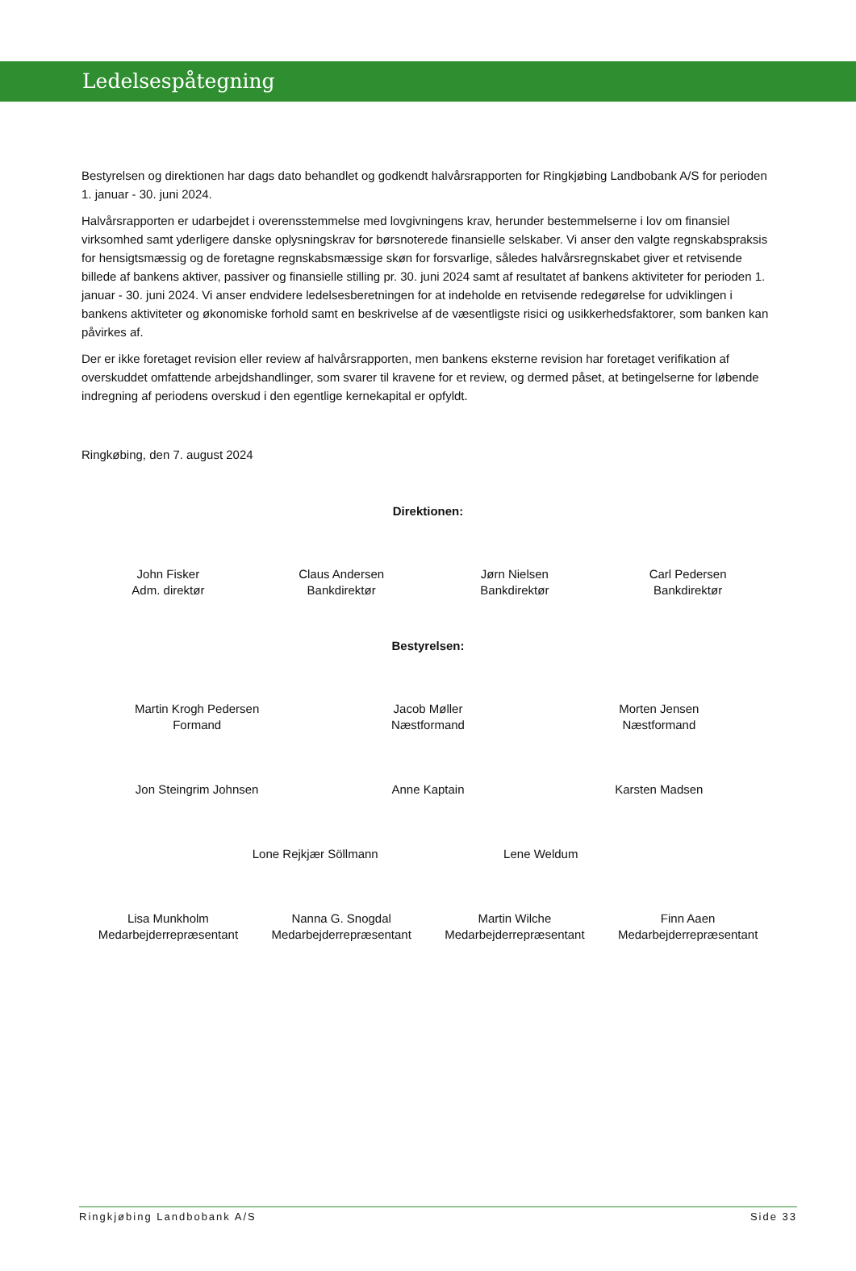Ledelsespåtegning
Bestyrelsen og direktionen har dags dato behandlet og godkendt halvårsrapporten for Ringkjøbing Landbobank A/S for perioden 1. januar - 30. juni 2024.
Halvårsrapporten er udarbejdet i overensstemmelse med lovgivningens krav, herunder bestemmelserne i lov om finansiel virksomhed samt yderligere danske oplysningskrav for børsnoterede finansielle selskaber. Vi anser den valgte regnskabspraksis for hensigtsmæssig og de foretagne regnskabsmæssige skøn for forsvarlige, således halvårsregnskabet giver et retvisende billede af bankens aktiver, passiver og finansielle stilling pr. 30. juni 2024 samt af resultatet af bankens aktiviteter for perioden 1. januar - 30. juni 2024. Vi anser endvidere ledelsesberetningen for at indeholde en retvisende redegørelse for udviklingen i bankens aktiviteter og økonomiske forhold samt en beskrivelse af de væsentligste risici og usikkerhedsfaktorer, som banken kan påvirkes af.
Der er ikke foretaget revision eller review af halvårsrapporten, men bankens eksterne revision har foretaget verifikation af overskuddet omfattende arbejdshandlinger, som svarer til kravene for et review, og dermed påset, at betingelserne for løbende indregning af periodens overskud i den egentlige kernekapital er opfyldt.
Ringkøbing, den 7. august 2024
Direktionen:
John Fisker
Adm. direktør
Claus Andersen
Bankdirektør
Jørn Nielsen
Bankdirektør
Carl Pedersen
Bankdirektør
Bestyrelsen:
Martin Krogh Pedersen
Formand
Jacob Møller
Næstformand
Morten Jensen
Næstformand
Jon Steingrim Johnsen Anne Kaptain Karsten Madsen
Lone Rejkjær Söllmann Lene Weldum
Lisa Munkholm
Medarbejderrepræsentant
Nanna G. Snogdal
Medarbejderrepræsentant
Martin Wilche
Medarbejderrepræsentant
Finn Aaen
Medarbejderrepræsentant
Ringkjøbing Landbobank A/S Side 33